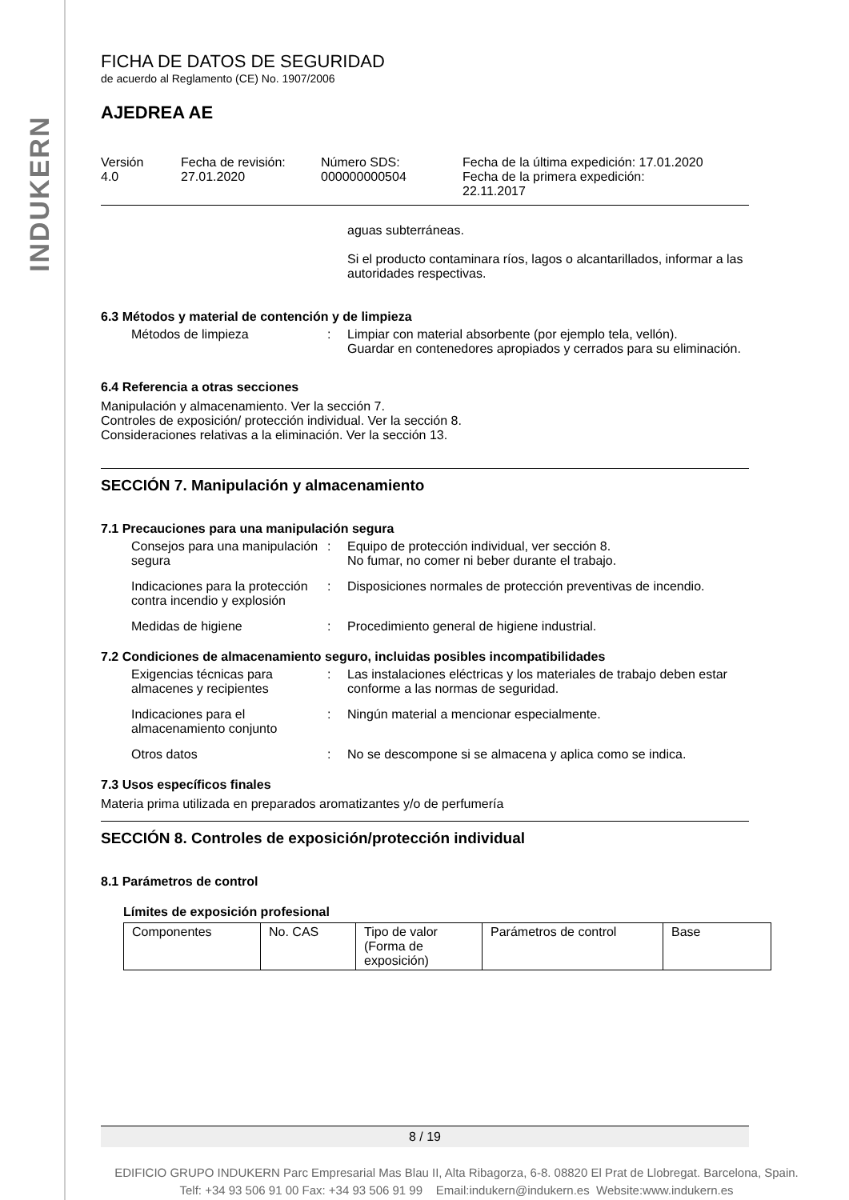INDUKERN
FICHA DE DATOS DE SEGURIDAD
de acuerdo al Reglamento (CE) No. 1907/2006
AJEDREA AE
| Versión 4.0 | Fecha de revisión: 27.01.2020 | Número SDS: 000000000504 | Fecha de la última expedición: 17.01.2020 Fecha de la primera expedición: 22.11.2017 |
aguas subterráneas.
Si el producto contaminara ríos, lagos o alcantarillados, informar a las autoridades respectivas.
6.3 Métodos y material de contención y de limpieza
Métodos de limpieza : Limpiar con material absorbente (por ejemplo tela, vellón).
Guardar en contenedores apropiados y cerrados para su eliminación.
6.4 Referencia a otras secciones
Manipulación y almacenamiento. Ver la sección 7.
Controles de exposición/ protección individual. Ver la sección 8.
Consideraciones relativas a la eliminación. Ver la sección 13.
SECCIÓN 7. Manipulación y almacenamiento
7.1 Precauciones para una manipulación segura
Consejos para una manipulación segura
: Equipo de protección individual, ver sección 8.
No fumar, no comer ni beber durante el trabajo.
Indicaciones para la protección contra incendio y explosión
: Disposiciones normales de protección preventivas de incendio.
Medidas de higiene : Procedimiento general de higiene industrial.
7.2 Condiciones de almacenamiento seguro, incluidas posibles incompatibilidades
Exigencias técnicas para almacenes y recipientes
: Las instalaciones eléctricas y los materiales de trabajo deben estar conforme a las normas de seguridad.
Indicaciones para el almacenamiento conjunto
: Ningún material a mencionar especialmente.
Otros datos : No se descompone si se almacena y aplica como se indica.
7.3 Usos específicos finales
Materia prima utilizada en preparados aromatizantes y/o de perfumería
SECCIÓN 8. Controles de exposición/protección individual
8.1 Parámetros de control
Límites de exposición profesional
| Componentes | No. CAS | Tipo de valor (Forma de exposición) | Parámetros de control | Base |
| --- | --- | --- | --- | --- |
8 / 19
EDIFICIO GRUPO INDUKERN Parc Empresarial Mas Blau II, Alta Ribagorza, 6-8. 08820 El Prat de Llobregat. Barcelona, Spain.
Telf: +34 93 506 91 00 Fax: +34 93 506 91 99 Email:indukern@indukern.es Website:www.indukern.es